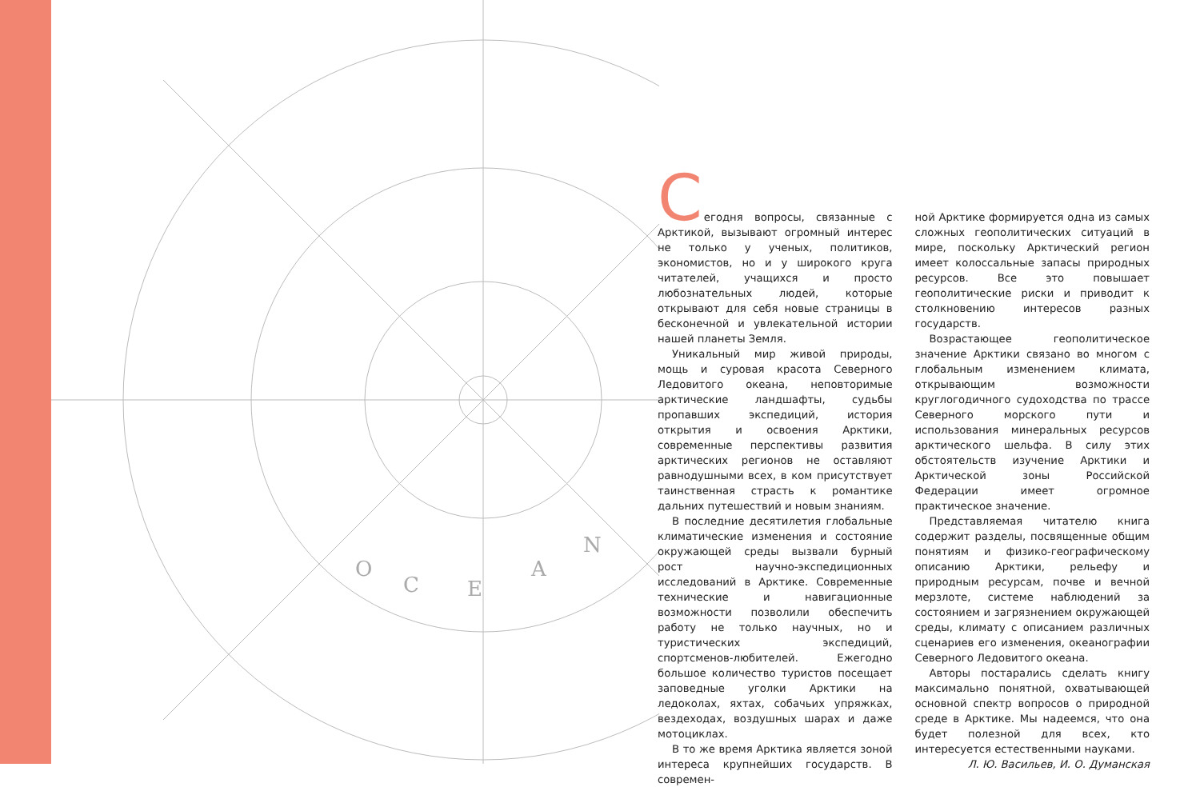O
C
E
A
N
Сегодня вопросы, связанные с Арктикой, вызывают огромный интерес не только у ученых, политиков, экономистов, но и у широкого круга читателей, учащихся и просто любознательных людей, которые открывают для себя новые страницы в бесконечной и увлекательной истории нашей планеты Земля.
Уникальный мир живой природы, мощь и суровая красота Северного Ледовитого океана, неповторимые арктические ландшафты, судьбы пропавших экспедиций, история открытия и освоения Арктики, современные перспективы развития арктических регионов не оставляют равнодушными всех, в ком присутствует таинственная страсть к романтике дальних путешествий и новым знаниям.
В последние десятилетия глобальные климатические изменения и состояние окружающей среды вызвали бурный рост научно-экспедиционных исследований в Арктике. Современные технические и навигационные возможности позволили обеспечить работу не только научных, но и туристических экспедиций, спортсменов-любителей. Ежегодно большое количество туристов посещает заповедные уголки Арктики на ледоколах, яхтах, собачьих упряжках, вездеходах, воздушных шарах и даже мотоциклах.
В то же время Арктика является зоной интереса крупнейших государств. В современ-
ной Арктике формируется одна из самых сложных геополитических ситуаций в мире, поскольку Арктический регион имеет колоссальные запасы природных ресурсов. Все это повышает геополитические риски и приводит к столкновению интересов разных государств.
Возрастающее геополитическое значение Арктики связано во многом с глобальным изменением климата, открывающим возможности круглогодичного судоходства по трассе Северного морского пути и использования минеральных ресурсов арктического шельфа. В силу этих обстоятельств изучение Арктики и Арктической зоны Российской Федерации имеет огромное практическое значение.
Представляемая читателю книга содержит разделы, посвященные общим понятиям и физико-географическому описанию Арктики, рельефу и природным ресурсам, почве и вечной мерзлоте, системе наблюдений за состоянием и загрязнением окружающей среды, климату с описанием различных сценариев его изменения, океанографии Северного Ледовитого океана.
Авторы постарались сделать книгу максимально понятной, охватывающей основной спектр вопросов о природной среде в Арктике. Мы надеемся, что она будет полезной для всех, кто интересуется естественными науками.
Л. Ю. Васильев, И. О. Думанская